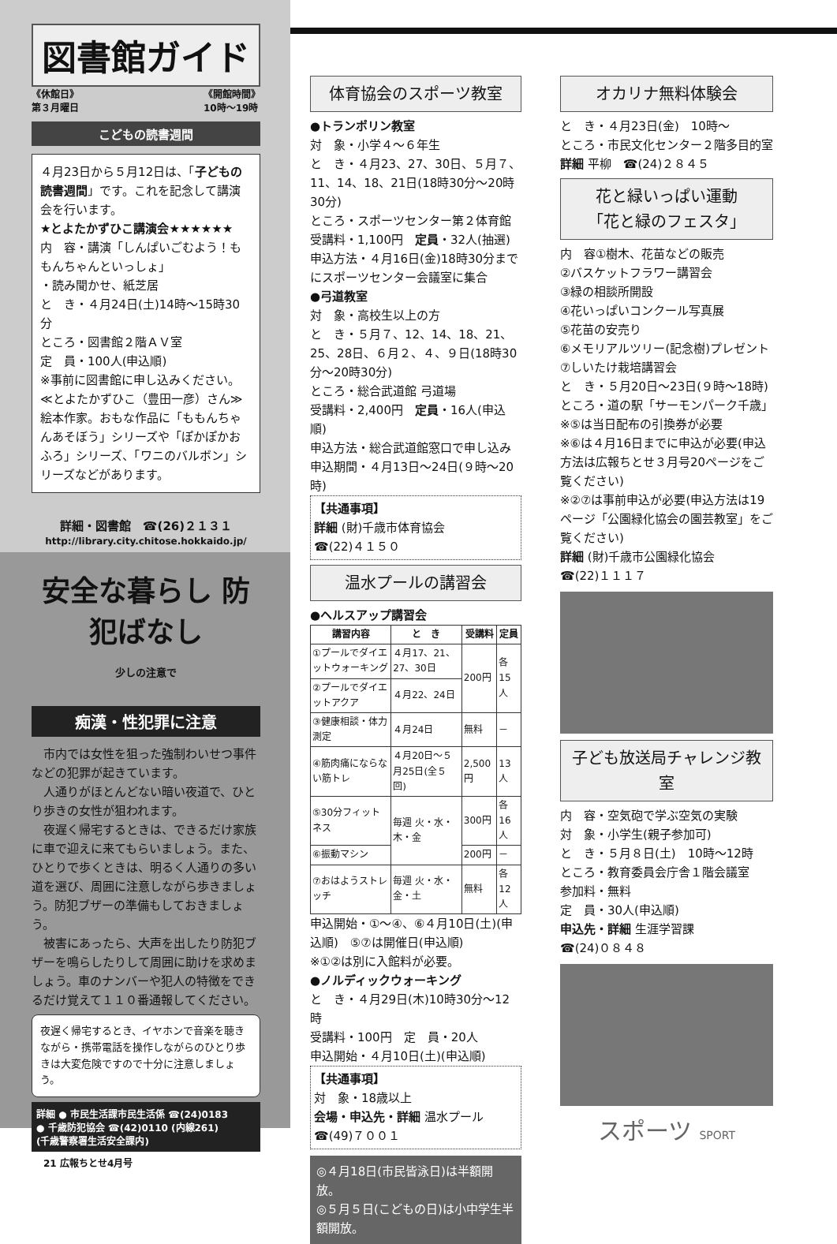図書館ガイド
《休館日》
第３月曜日 《開館時間》
10時～19時
こどもの読書週間
４月23日から５月12日は、「子どもの読書週間」です。これを記念して講演会を行います。
★とよたかずひこ講演会★★★★★★
内　容・講演「しんぱいごむよう！ももんちゃんといっしょ」
・読み聞かせ、紙芝居
と　き・４月24日(土)14時～15時30分
ところ・図書館２階ＡＶ室
定　員・100人(申込順)
※事前に図書館に申し込みください。
≪とよたかずひこ（豊田一彦）さん≫
絵本作家。おもな作品に「ももんちゃんあそぼう」シリーズや「ぽかぽかおふろ」シリーズ、「ワニのバルボン」シリーズなどがあります。
詳細・図書館　☎(26)２１３１
http://library.city.chitose.hokkaido.jp/
安全な暮らし 防犯ばなし
少しの注意で
痴漢・性犯罪に注意
　市内では女性を狙った強制わいせつ事件などの犯罪が起きています。
　人通りがほとんどない暗い夜道で、ひとり歩きの女性が狙われます。
　夜遅く帰宅するときは、できるだけ家族に車で迎えに来てもらいましょう。また、ひとりで歩くときは、明るく人通りの多い道を選び、周囲に注意しながら歩きましょう。防犯ブザーの準備もしておきましょう。
　被害にあったら、大声を出したり防犯ブザーを鳴らしたりして周囲に助けを求めましょう。車のナンバーや犯人の特徴をできるだけ覚えて１１０番通報してください。
夜遅く帰宅するとき、イヤホンで音楽を聴きながら・携帯電話を操作しながらのひとり歩きは大変危険ですので十分に注意しましょう。
詳細 ● 市民生活課市民生活係 ☎(24)0183
● 千歳防犯協会 ☎(42)0110 (内線261)
(千歳警察署生活安全課内)
体育協会のスポーツ教室
●トランポリン教室
対　象・小学４～６年生
と　き・４月23、27、30日、５月７、11、14、18、21日(18時30分～20時30分)
ところ・スポーツセンター第２体育館
受講料・1,100円　定員・32人(抽選)
申込方法・４月16日(金)18時30分までにスポーツセンター会議室に集合
●弓道教室
対　象・高校生以上の方
と　き・５月７、12、14、18、21、25、28日、６月２、４、９日(18時30分～20時30分)
ところ・総合武道館 弓道場
受講料・2,400円　定員・16人(申込順)
申込方法・総合武道館窓口で申し込み
申込期間・４月13日～24日(９時～20時)
【共通事項】
詳細 (財)千歳市体育協会
☎(22)４１５０
温水プールの講習会
●ヘルスアップ講習会
| 講習内容 | と き | 受講料 | 定員 |
| --- | --- | --- | --- |
| ①プールでダイエットウォーキング | ４月17、21、27、30日 | 200円 | 各15人 |
| ②プールでダイエットアクア | ４月22、24日 | | |
| ③健康相談・体力測定 | ４月24日 | 無料 | － |
| ④筋肉痛にならない筋トレ | ４月20日～５月25日(全５回) | 2,500円 | 13人 |
| ⑤30分フィットネス | 毎週 火・水・木・金 | 300円 | 各16人 |
| ⑥振動マシン | | 200円 | － |
| ⑦おはようストレッチ | 毎週 火・水・金・土 | 無料 | 各12人 |
申込開始・①～④、⑥４月10日(土)(申込順)　⑤⑦は開催日(申込順)
※①②は別に入館料が必要。
●ノルディックウォーキング
と　き・４月29日(木)10時30分～12時
受講料・100円　定　員・20人
申込開始・４月10日(土)(申込順)
【共通事項】
対　象・18歳以上
会場・申込先・詳細 温水プール
☎(49)７００１
◎４月18日(市民皆泳日)は半額開放。
◎５月５日(こどもの日)は小中学生半額開放。
オカリナ無料体験会
と　き・４月23日(金)　10時～
ところ・市民文化センター２階多目的室
詳細 平柳　☎(24)２８４５
花と緑いっぱい運動
「花と緑のフェスタ」
内　容①樹木、花苗などの販売
②バスケットフラワー講習会
③緑の相談所開設
④花いっぱいコンクール写真展
⑤花苗の安売り
⑥メモリアルツリー(記念樹)プレゼント
⑦しいたけ栽培講習会
と　き・５月20日～23日(９時～18時)
ところ・道の駅「サーモンパーク千歳」
※⑤は当日配布の引換券が必要
※⑥は４月16日までに申込が必要(申込方法は広報ちとせ３月号20ページをご覧ください)
※②⑦は事前申込が必要(申込方法は19ページ「公園緑化協会の園芸教室」をご覧ください)
詳細 (財)千歳市公園緑化協会
☎(22)１１１７
子ども放送局チャレンジ教室
内　容・空気砲で学ぶ空気の実験
対　象・小学生(親子参加可)
と　き・５月８日(土)　10時～12時
ところ・教育委員会庁舎１階会議室
参加料・無料
定　員・30人(申込順)
申込先・詳細 生涯学習課
☎(24)０８４８
スポーツ SPORT
21 広報ちとせ4月号